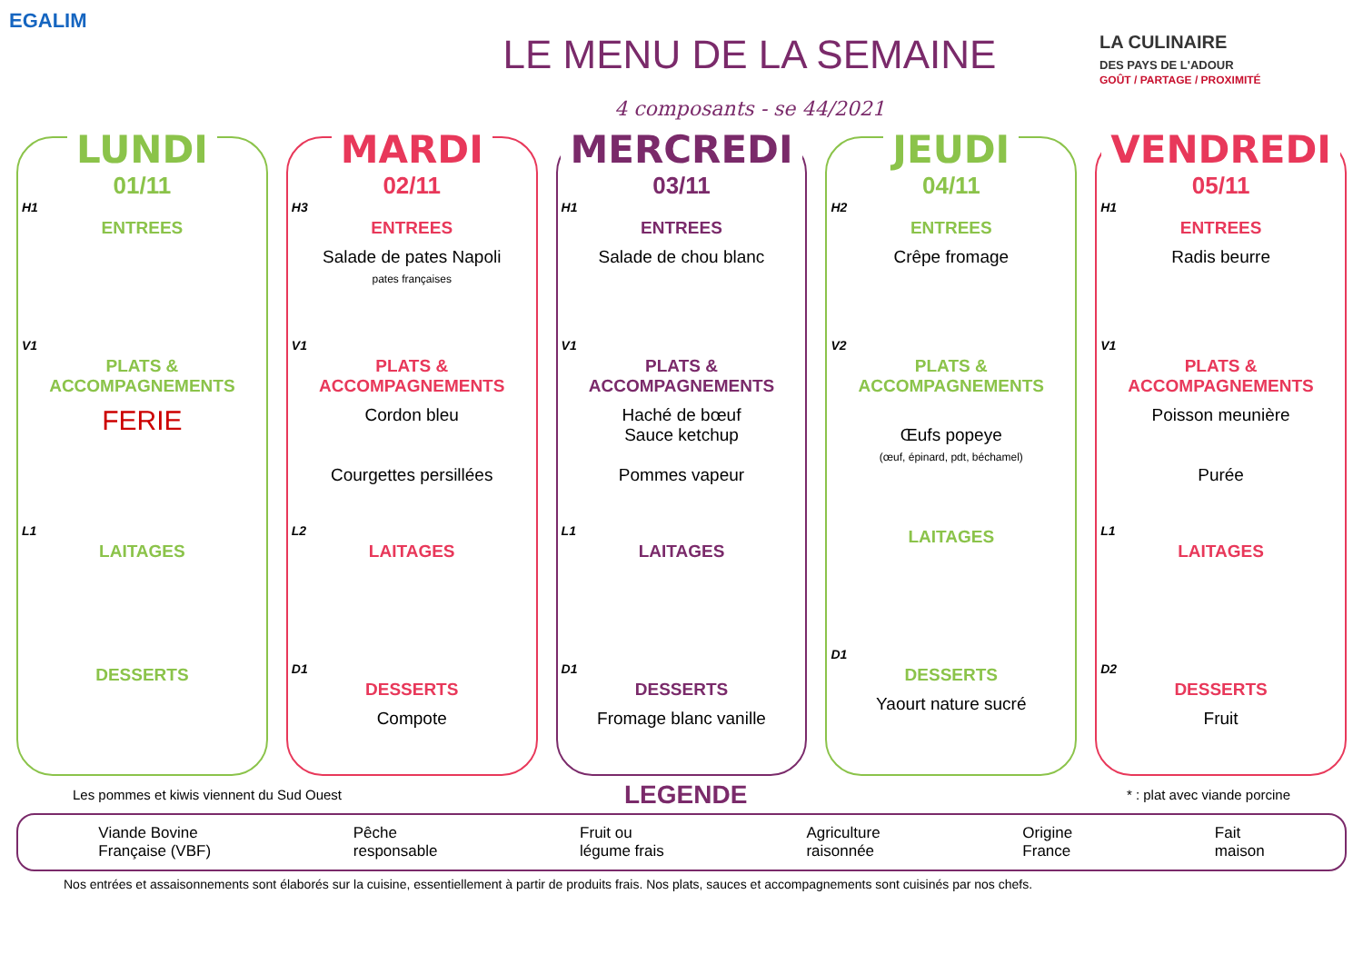EGALIM
LE MENU DE LA SEMAINE
4 composants - se 44/2021
LA CULINAIRE
DES PAYS DE L'ADOUR
GOÛT / PARTAGE / PROXIMITÉ
LUNDI
01/11
H1
ENTREES
V1
PLATS & ACCOMPAGNEMENTS
FERIE
L1
LAITAGES
DESSERTS
MARDI
02/11
H3
ENTREES
Salade de pates Napoli
pates françaises
V1
PLATS & ACCOMPAGNEMENTS
Cordon bleu
Courgettes persillées
L2
LAITAGES
D1
DESSERTS
Compote
MERCREDI
03/11
H1
ENTREES
Salade de chou blanc
V1
PLATS & ACCOMPAGNEMENTS
Haché de bœuf
Sauce ketchup
Pommes vapeur
L1
LAITAGES
D1
DESSERTS
Fromage blanc vanille
JEUDI
04/11
H2
ENTREES
Crêpe fromage
V2
PLATS & ACCOMPAGNEMENTS
Œufs popeye
(œuf, épinard, pdt, béchamel)
LAITAGES
D1
DESSERTS
Yaourt nature sucré
VENDREDI
05/11
H1
ENTREES
Radis beurre
V1
PLATS & ACCOMPAGNEMENTS
Poisson meunière
Purée
L1
LAITAGES
D2
DESSERTS
Fruit
Les pommes et kiwis viennent du Sud Ouest * : plat avec viande porcine
LEGENDE
Viande Bovine
Française (VBF) Pêche
responsable Fruit ou
légume frais Agriculture
raisonnée Origine
France Fait
maison
Nos entrées et assaisonnements sont élaborés sur la cuisine, essentiellement à partir de produits frais. Nos plats, sauces et accompagnements sont cuisinés par nos chefs.